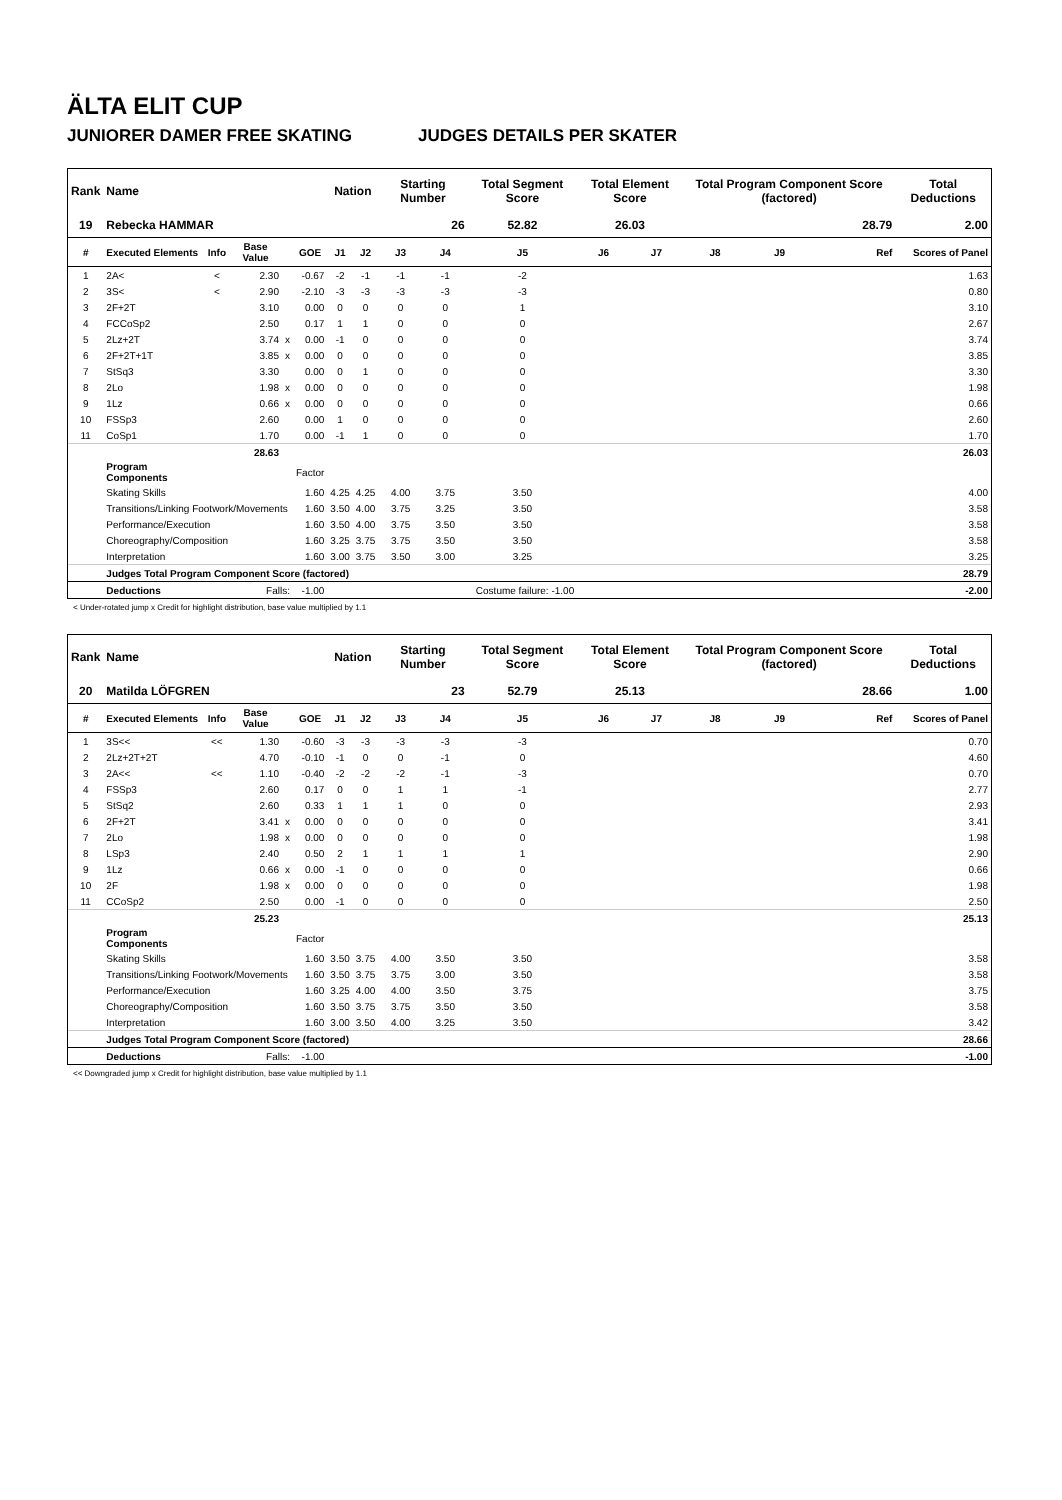ÄLTA ELIT CUP
JUNIORER DAMER FREE SKATING JUDGES DETAILS PER SKATER
| Rank | Name | | | | | Nation | | Starting Number | | Total Segment Score | Total Element Score | | Total Program Component Score (factored) | | | Total Deductions |
| --- | --- | --- | --- | --- | --- | --- | --- | --- | --- | --- | --- | --- | --- | --- | --- | --- |
| 19 | Rebecka HAMMAR | | | | | | | 26 | | 52.82 | 26.03 | | 28.79 | | | 2.00 |
| # | Executed Elements | Info | Base Value | | GOE | J1 | J2 | J3 | J4 | J5 | J6 | J7 | J8 | J9 | Ref | Scores of Panel |
| 1 | 2A< | < | 2.30 | | -0.67 | -2 | -1 | -1 | -1 | -2 | | | | | | 1.63 |
| 2 | 3S< | < | 2.90 | | -2.10 | -3 | -3 | -3 | -3 | -3 | | | | | | 0.80 |
| 3 | 2F+2T | | 3.10 | | 0.00 | 0 | 0 | 0 | 0 | 1 | | | | | | 3.10 |
| 4 | FCCoSp2 | | 2.50 | | 0.17 | 1 | 1 | 0 | 0 | 0 | | | | | | 2.67 |
| 5 | 2Lz+2T | | 3.74 | x | 0.00 | -1 | 0 | 0 | 0 | 0 | | | | | | 3.74 |
| 6 | 2F+2T+1T | | 3.85 | x | 0.00 | 0 | 0 | 0 | 0 | 0 | | | | | | 3.85 |
| 7 | StSq3 | | 3.30 | | 0.00 | 0 | 1 | 0 | 0 | 0 | | | | | | 3.30 |
| 8 | 2Lo | | 1.98 | x | 0.00 | 0 | 0 | 0 | 0 | 0 | | | | | | 1.98 |
| 9 | 1Lz | | 0.66 | x | 0.00 | 0 | 0 | 0 | 0 | 0 | | | | | | 0.66 |
| 10 | FSSp3 | | 2.60 | | 0.00 | 1 | 0 | 0 | 0 | 0 | | | | | | 2.60 |
| 11 | CoSp1 | | 1.70 | | 0.00 | -1 | 1 | 0 | 0 | 0 | | | | | | 1.70 |
| | | | 28.63 | | | | | | | | | | | | | 26.03 |
| | Program Components | | | | Factor | | | | | | | | | | | |
| | Skating Skills | | | | 1.60 | 4.25 | 4.25 | 4.00 | 3.75 | 3.50 | | | | | | 4.00 |
| | Transitions/Linking Footwork/Movements | | | | 1.60 | 3.50 | 4.00 | 3.75 | 3.25 | 3.50 | | | | | | 3.58 |
| | Performance/Execution | | | | 1.60 | 3.50 | 4.00 | 3.75 | 3.50 | 3.50 | | | | | | 3.58 |
| | Choreography/Composition | | | | 1.60 | 3.25 | 3.75 | 3.75 | 3.50 | 3.50 | | | | | | 3.58 |
| | Interpretation | | | | 1.60 | 3.00 | 3.75 | 3.50 | 3.00 | 3.25 | | | | | | 3.25 |
| | Judges Total Program Component Score (factored) | | | | | | | | | | | | | | | 28.79 |
| | Deductions | Falls: | | | -1.00 | Costume failure: -1.00 | | | | | | | | | | -2.00 |
< Under-rotated jump x Credit for highlight distribution, base value multiplied by 1.1
| Rank | Name | | | | | Nation | | Starting Number | | Total Segment Score | Total Element Score | | Total Program Component Score (factored) | | | Total Deductions |
| --- | --- | --- | --- | --- | --- | --- | --- | --- | --- | --- | --- | --- | --- | --- | --- | --- |
| 20 | Matilda LÖFGREN | | | | | | | 23 | | 52.79 | 25.13 | | 28.66 | | | 1.00 |
| # | Executed Elements | Info | Base Value | | GOE | J1 | J2 | J3 | J4 | J5 | J6 | J7 | J8 | J9 | Ref | Scores of Panel |
| 1 | 3S<< | << | 1.30 | | -0.60 | -3 | -3 | -3 | -3 | -3 | | | | | | 0.70 |
| 2 | 2Lz+2T+2T | | 4.70 | | -0.10 | -1 | 0 | 0 | -1 | 0 | | | | | | 4.60 |
| 3 | 2A<< | << | 1.10 | | -0.40 | -2 | -2 | -2 | -1 | -3 | | | | | | 0.70 |
| 4 | FSSp3 | | 2.60 | | 0.17 | 0 | 0 | 1 | 1 | -1 | | | | | | 2.77 |
| 5 | StSq2 | | 2.60 | | 0.33 | 1 | 1 | 1 | 0 | 0 | | | | | | 2.93 |
| 6 | 2F+2T | | 3.41 | x | 0.00 | 0 | 0 | 0 | 0 | 0 | | | | | | 3.41 |
| 7 | 2Lo | | 1.98 | x | 0.00 | 0 | 0 | 0 | 0 | 0 | | | | | | 1.98 |
| 8 | LSp3 | | 2.40 | | 0.50 | 2 | 1 | 1 | 1 | 1 | | | | | | 2.90 |
| 9 | 1Lz | | 0.66 | x | 0.00 | -1 | 0 | 0 | 0 | 0 | | | | | | 0.66 |
| 10 | 2F | | 1.98 | x | 0.00 | 0 | 0 | 0 | 0 | 0 | | | | | | 1.98 |
| 11 | CCoSp2 | | 2.50 | | 0.00 | -1 | 0 | 0 | 0 | 0 | | | | | | 2.50 |
| | | | 25.23 | | | | | | | | | | | | | 25.13 |
| | Program Components | | | | Factor | | | | | | | | | | | |
| | Skating Skills | | | | 1.60 | 3.50 | 3.75 | 4.00 | 3.50 | 3.50 | | | | | | 3.58 |
| | Transitions/Linking Footwork/Movements | | | | 1.60 | 3.50 | 3.75 | 3.75 | 3.00 | 3.50 | | | | | | 3.58 |
| | Performance/Execution | | | | 1.60 | 3.25 | 4.00 | 4.00 | 3.50 | 3.75 | | | | | | 3.75 |
| | Choreography/Composition | | | | 1.60 | 3.50 | 3.75 | 3.75 | 3.50 | 3.50 | | | | | | 3.58 |
| | Interpretation | | | | 1.60 | 3.00 | 3.50 | 4.00 | 3.25 | 3.50 | | | | | | 3.42 |
| | Judges Total Program Component Score (factored) | | | | | | | | | | | | | | | 28.66 |
| | Deductions | Falls: | | | -1.00 | | | | | | | | | | | -1.00 |
<< Downgraded jump x Credit for highlight distribution, base value multiplied by 1.1